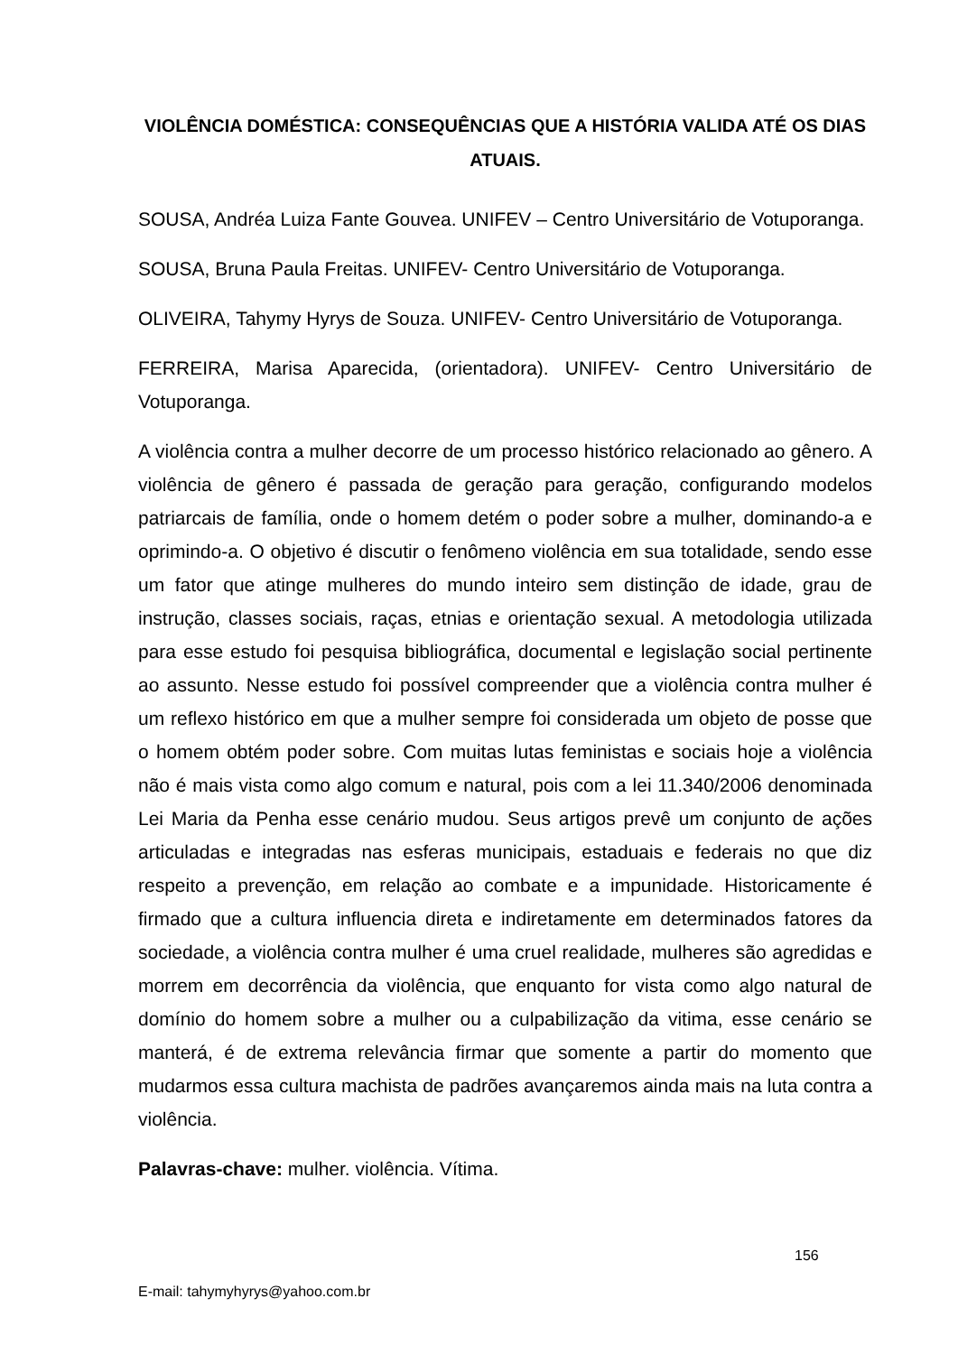VIOLÊNCIA DOMÉSTICA: CONSEQUÊNCIAS QUE A HISTÓRIA VALIDA ATÉ OS DIAS ATUAIS.
SOUSA, Andréa Luiza Fante Gouvea. UNIFEV – Centro Universitário de Votuporanga.
SOUSA, Bruna Paula Freitas. UNIFEV- Centro Universitário de Votuporanga.
OLIVEIRA, Tahymy Hyrys de Souza. UNIFEV- Centro Universitário de Votuporanga.
FERREIRA, Marisa Aparecida, (orientadora). UNIFEV- Centro Universitário de Votuporanga.
A violência contra a mulher decorre de um processo histórico relacionado ao gênero. A violência de gênero é passada de geração para geração, configurando modelos patriarcais de família, onde o homem detém o poder sobre a mulher, dominando-a e oprimindo-a. O objetivo é discutir o fenômeno violência em sua totalidade, sendo esse um fator que atinge mulheres do mundo inteiro sem distinção de idade, grau de instrução, classes sociais, raças, etnias e orientação sexual. A metodologia utilizada para esse estudo foi pesquisa bibliográfica, documental e legislação social pertinente ao assunto. Nesse estudo foi possível compreender que a violência contra mulher é um reflexo histórico em que a mulher sempre foi considerada um objeto de posse que o homem obtém poder sobre. Com muitas lutas feministas e sociais hoje a violência não é mais vista como algo comum e natural, pois com a lei 11.340/2006 denominada Lei Maria da Penha esse cenário mudou. Seus artigos prevê um conjunto de ações articuladas e integradas nas esferas municipais, estaduais e federais no que diz respeito a prevenção, em relação ao combate e a impunidade. Historicamente é firmado que a cultura influencia direta e indiretamente em determinados fatores da sociedade, a violência contra mulher é uma cruel realidade, mulheres são agredidas e morrem em decorrência da violência, que enquanto for vista como algo natural de domínio do homem sobre a mulher ou a culpabilização da vitima, esse cenário se manterá, é de extrema relevância firmar que somente a partir do momento que mudarmos essa cultura machista de padrões avançaremos ainda mais na luta contra a violência.
Palavras-chave: mulher. violência. Vítima.
156
E-mail: tahymyhyrys@yahoo.com.br